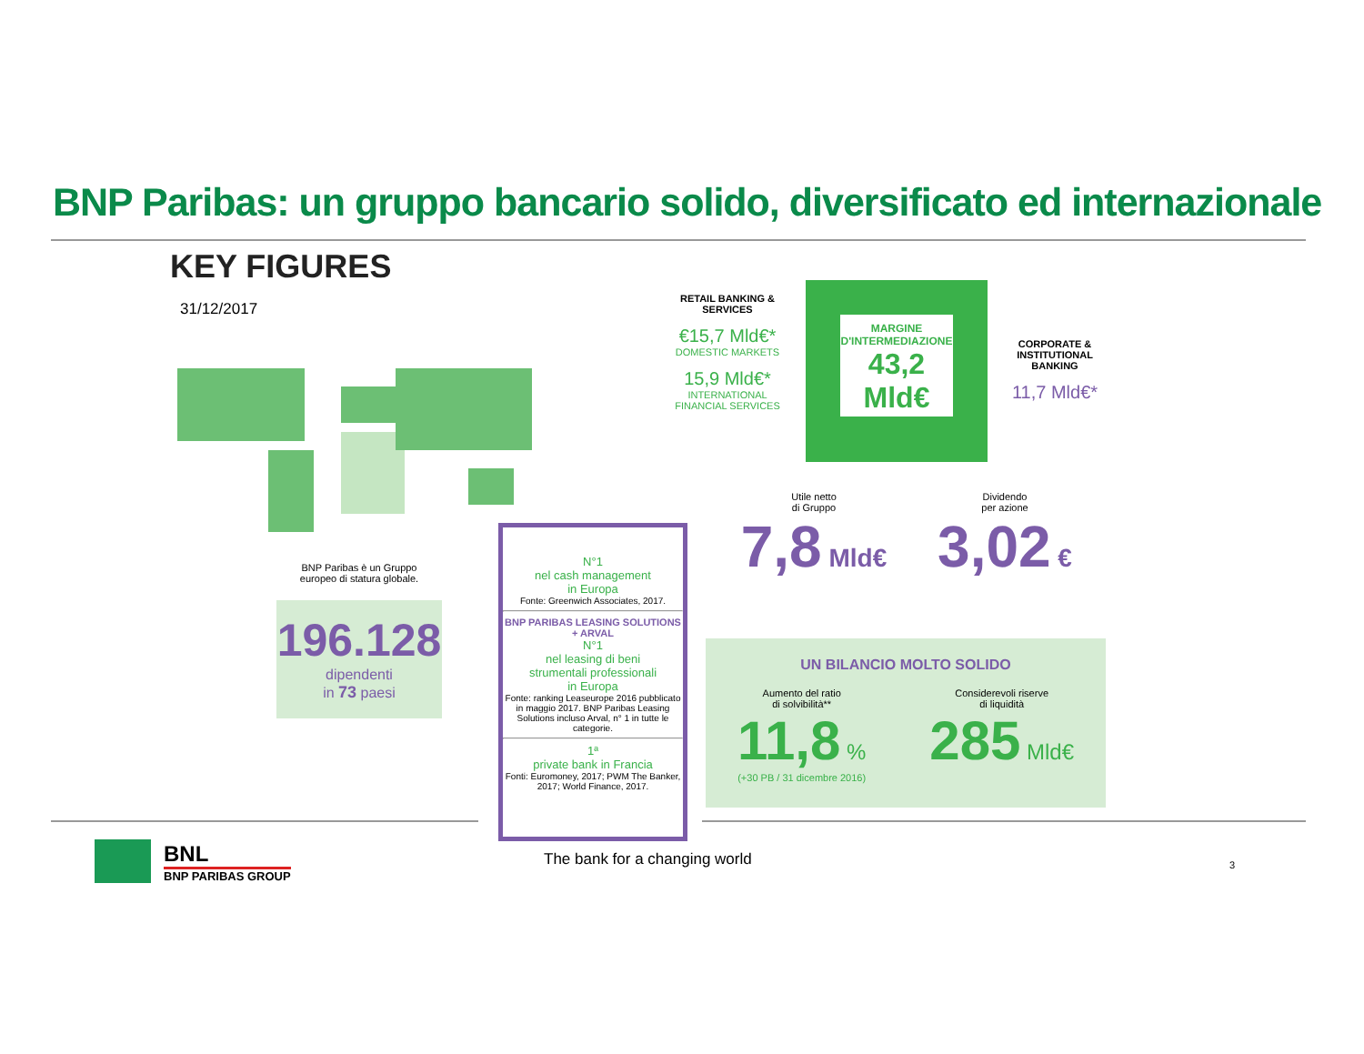BNP Paribas: un gruppo bancario solido, diversificato ed internazionale
KEY FIGURES
31/12/2017
BNP Paribas è un Gruppo europeo di statura globale.
196.128
dipendenti
in 73 paesi
N°1
nel cash management
in Europa
Fonte: Greenwich Associates, 2017.
BNP PARIBAS LEASING SOLUTIONS + ARVAL
N°1
nel leasing di beni
strumentali professionali
in Europa
Fonte: ranking Leaseurope 2016 pubblicato in maggio 2017. BNP Paribas Leasing Solutions incluso Arval, n° 1 in tutte le categorie.
1ª
private bank in Francia
Fonti: Euromoney, 2017; PWM The Banker, 2017; World Finance, 2017.
RETAIL BANKING & SERVICES
€15,7 Mld€*
DOMESTIC MARKETS
15,9 Mld€*
INTERNATIONAL FINANCIAL SERVICES
MARGINE D'INTERMEDIAZIONE
43,2 Mld€
CORPORATE & INSTITUTIONAL BANKING
11,7 Mld€*
Utile netto
di Gruppo
7,8 Mld€
Dividendo
per azione
3,02 €
UN BILANCIO MOLTO SOLIDO
Aumento del ratio
di solvibilità**
11,8 %
(+30 PB / 31 dicembre 2016)
Considerevoli riserve
di liquidità
285 Mld€
BNL
BNP PARIBAS GROUP
The bank for a changing world 3